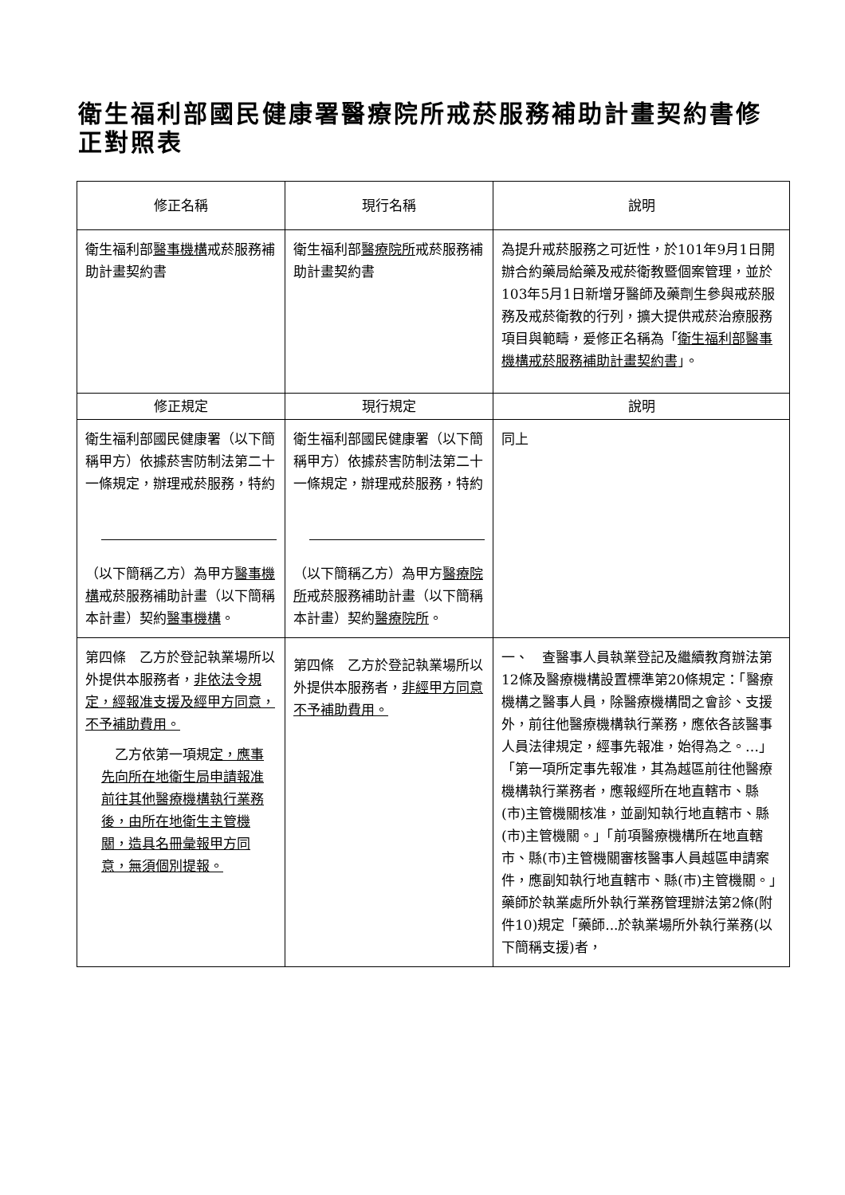衛生福利部國民健康署醫療院所戒菸服務補助計畫契約書修正對照表
| 修正名稱 | 現行名稱 | 說明 |
| --- | --- | --- |
| 衛生福利部 醫事機構 戒菸服務補助計畫契約書 | 衛生福利部 醫療院所 戒菸服務補助計畫契約書 | 為提升戒菸服務之可近性，於101年9月1日開辦合約藥局給藥及戒菸衛教暨個案管理，並於103年5月1日新增牙醫師及藥劑生參與戒菸服務及戒菸衛教的行列，擴大提供戒菸治療服務項目與範疇，爰修正名稱為「 衛生福利部醫事機構戒菸服務補助計畫契約書 」。 |
| 修正規定 | 現行規定 | 說明 |
| 衛生福利部國民健康署（以下簡稱甲方）依據菸害防制法第二十一條規定，辦理戒菸服務，特約 （以下簡稱乙方）為甲方 醫事機構 戒菸服務補助計畫（以下簡稱本計畫）契約 醫事機構 。 | 衛生福利部國民健康署（以下簡稱甲方）依據菸害防制法第二十一條規定，辦理戒菸服務，特約 （以下簡稱乙方）為甲方 醫療院所 戒菸服務補助計畫（以下簡稱本計畫）契約 醫療院所 。 | 同上 |
| 第四條 乙方於登記執業場所以外提供本服務者， 非依法令規定，經報准支援及經甲方同意，不予補助費用。 乙方依第一項規 定，應事先向所在地衛生局申請報准前往其他醫療機構執行業務後，由所在地衛生主管機關，造具名冊彙報甲方同意，無須個別提報。 | 第四條 乙方於登記執業場所以外提供本服務者， 非經甲方同意不予補助費用。 | 一、 查醫事人員執業登記及繼續教育辦法第12條及醫療機構設置標準第20條規定：「醫療機構之醫事人員，除醫療機構間之會診、支援外，前往他醫療機構執行業務，應依各該醫事人員法律規定，經事先報准，始得為之。…」「第一項所定事先報准，其為越區前往他醫療機構執行業務者，應報經所在地直轄市、縣(市)主管機關核准，並副知執行地直轄市、縣(市)主管機關。」「前項醫療機構所在地直轄市、縣(市)主管機關審核醫事人員越區申請案件，應副知執行地直轄市、縣(市)主管機關。」藥師於執業處所外執行業務管理辦法第2條(附件10)規定「藥師...於執業場所外執行業務(以下簡稱支援)者， |